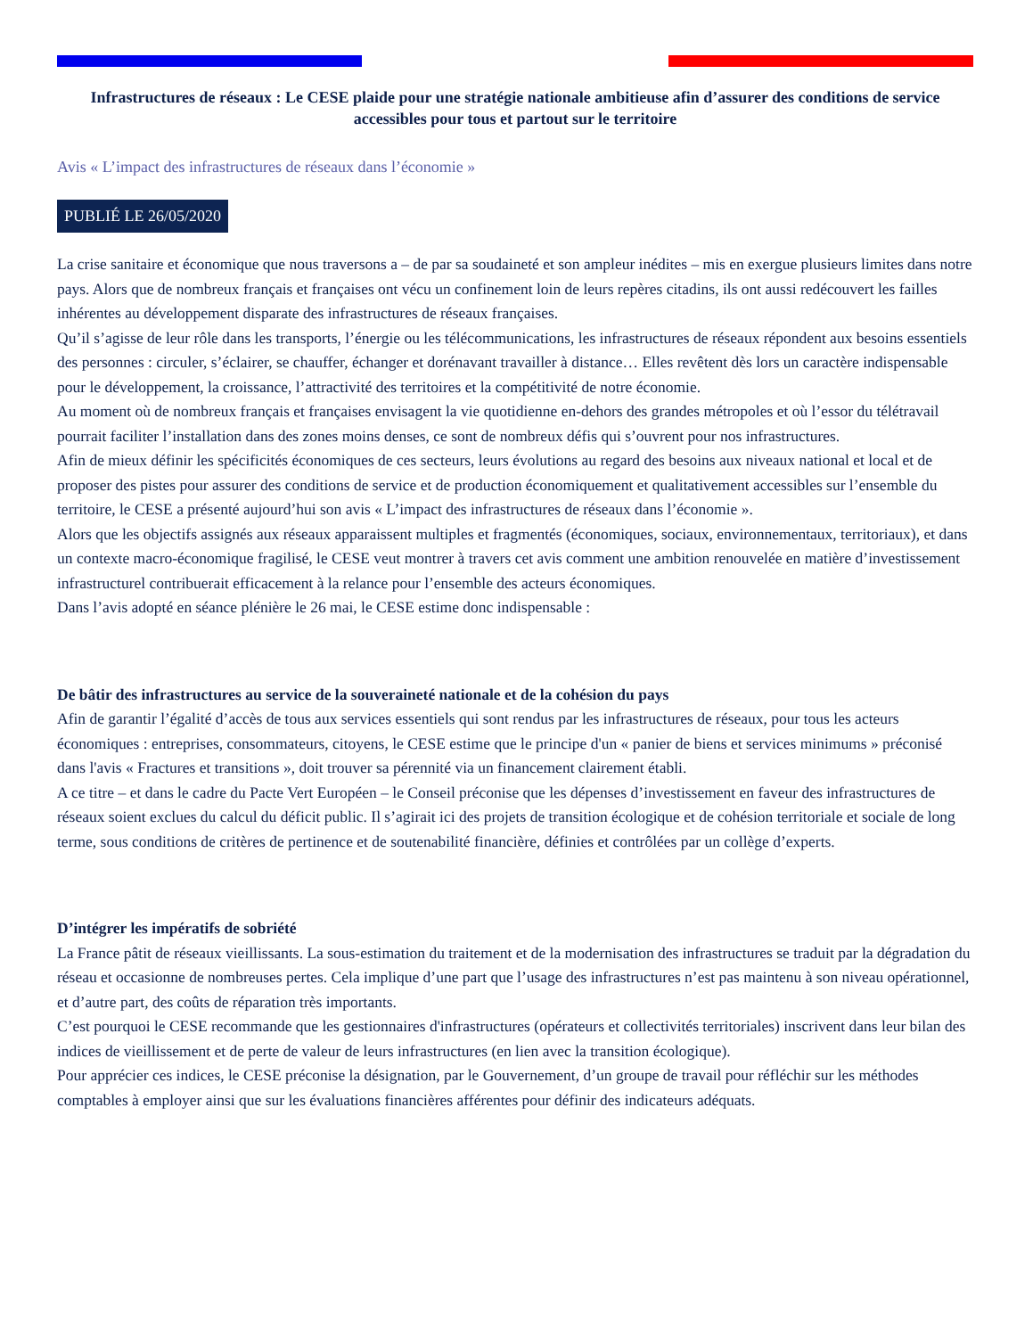Infrastructures de réseaux : Le CESE plaide pour une stratégie nationale ambitieuse afin d’assurer des conditions de service accessibles pour tous et partout sur le territoire
Avis « L’impact des infrastructures de réseaux dans l’économie »
PUBLIÉ LE 26/05/2020
La crise sanitaire et économique que nous traversons a – de par sa soudaineté et son ampleur inédites – mis en exergue plusieurs limites dans notre pays. Alors que de nombreux français et françaises ont vécu un confinement loin de leurs repères citadins, ils ont aussi redécouvert les failles inhérentes au développement disparate des infrastructures de réseaux françaises.
Qu’il s’agisse de leur rôle dans les transports, l’énergie ou les télécommunications, les infrastructures de réseaux répondent aux besoins essentiels des personnes : circuler, s’éclairer, se chauffer, échanger et dorénavant travailler à distance… Elles revêtent dès lors un caractère indispensable pour le développement, la croissance, l’attractivité des territoires et la compétitivité de notre économie.
Au moment où de nombreux français et françaises envisagent la vie quotidienne en-dehors des grandes métropoles et où l’essor du télétravail pourrait faciliter l’installation dans des zones moins denses, ce sont de nombreux défis qui s’ouvrent pour nos infrastructures.
Afin de mieux définir les spécificités économiques de ces secteurs, leurs évolutions au regard des besoins aux niveaux national et local et de proposer des pistes pour assurer des conditions de service et de production économiquement et qualitativement accessibles sur l’ensemble du territoire, le CESE a présenté aujourd’hui son avis « L’impact des infrastructures de réseaux dans l’économie ».
Alors que les objectifs assignés aux réseaux apparaissent multiples et fragmentés (économiques, sociaux, environnementaux, territoriaux), et dans un contexte macro-économique fragilisé, le CESE veut montrer à travers cet avis comment une ambition renouvelée en matière d’investissement infrastructurel contribuerait efficacement à la relance pour l’ensemble des acteurs économiques.
Dans l’avis adopté en séance plénière le 26 mai, le CESE estime donc indispensable :
De bâtir des infrastructures au service de la souveraineté nationale et de la cohésion du pays
Afin de garantir l’égalité d’accès de tous aux services essentiels qui sont rendus par les infrastructures de réseaux, pour tous les acteurs économiques : entreprises, consommateurs, citoyens, le CESE estime que le principe d'un « panier de biens et services minimums » préconisé dans l'avis « Fractures et transitions », doit trouver sa pérennité via un financement clairement établi.
A ce titre – et dans le cadre du Pacte Vert Européen – le Conseil préconise que les dépenses d’investissement en faveur des infrastructures de réseaux soient exclues du calcul du déficit public. Il s’agirait ici des projets de transition écologique et de cohésion territoriale et sociale de long terme, sous conditions de critères de pertinence et de soutenabilité financière, définies et contrôlées par un collège d’experts.
D’intégrer les impératifs de sobriété
La France pâtit de réseaux vieillissants. La sous-estimation du traitement et de la modernisation des infrastructures se traduit par la dégradation du réseau et occasionne de nombreuses pertes. Cela implique d’une part que l’usage des infrastructures n’est pas maintenu à son niveau opérationnel, et d’autre part, des coûts de réparation très importants.
C’est pourquoi le CESE recommande que les gestionnaires d'infrastructures (opérateurs et collectivités territoriales) inscrivent dans leur bilan des indices de vieillissement et de perte de valeur de leurs infrastructures (en lien avec la transition écologique).
Pour apprécier ces indices, le CESE préconise la désignation, par le Gouvernement, d’un groupe de travail pour réfléchir sur les méthodes comptables à employer ainsi que sur les évaluations financières afférentes pour définir des indicateurs adéquats.